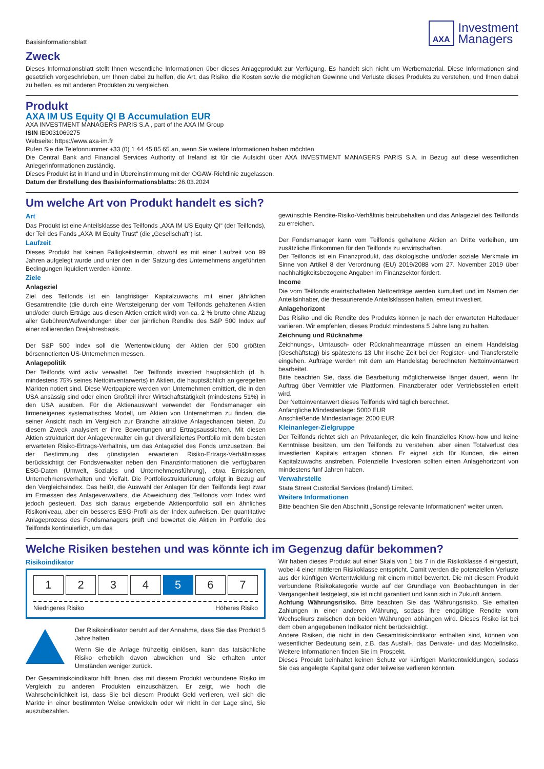Basisinformationsblatt
AXA
Investment
Managers
Zweck
Dieses Informationsblatt stellt Ihnen wesentliche Informationen über dieses Anlageprodukt zur Verfügung. Es handelt sich nicht um Werbematerial. Diese Informationen sind gesetzlich vorgeschrieben, um Ihnen dabei zu helfen, die Art, das Risiko, die Kosten sowie die möglichen Gewinne und Verluste dieses Produkts zu verstehen, und Ihnen dabei zu helfen, es mit anderen Produkten zu vergleichen.
Produkt
AXA IM US Equity QI B Accumulation EUR
AXA INVESTMENT MANAGERS PARIS S.A., part of the AXA IM Group
ISIN IE0031069275
Webseite: https://www.axa-im.fr
Rufen Sie die Telefonnummer +33 (0) 1 44 45 85 65 an, wenn Sie weitere Informationen haben möchten
Die Central Bank and Financial Services Authority of Ireland ist für die Aufsicht über AXA INVESTMENT MANAGERS PARIS S.A. in Bezug auf diese wesentlichen Anlegerinformationen zuständig.
Dieses Produkt ist in Irland und in Übereinstimmung mit der OGAW-Richtlinie zugelassen.
Datum der Erstellung des Basisinformationsblatts: 26.03.2024
Um welche Art von Produkt handelt es sich?
Art
Das Produkt ist eine Anteilsklasse des Teilfonds „AXA IM US Equity QI“ (der Teilfonds), der Teil des Fands „AXA IM Equity Trust“ (die „Gesellschaft“) ist.
Laufzeit
Dieses Produkt hat keinen Fälligkeitstermin, obwohl es mit einer Laufzeit von 99 Jahren aufgelegt wurde und unter den in der Satzung des Unternehmens angeführten Bedingungen liquidiert werden könnte.
Ziele
Anlageziel
Ziel des Teilfonds ist ein langfristiger Kapitalzuwachs mit einer jährlichen Gesamtrendite (die durch eine Wertsteigerung der vom Teilfonds gehaltenen Aktien und/oder durch Erträge aus diesen Aktien erzielt wird) von ca. 2 % brutto ohne Abzug aller Gebühren/Aufwendungen über der jährlichen Rendite des S&P 500 Index auf einer rollierenden Dreijahresbasis.
Der S&P 500 Index soll die Wertentwicklung der Aktien der 500 größten börsennotierten US-Unternehmen messen.
Anlagepolitik
Der Teilfonds wird aktiv verwaltet. Der Teilfonds investiert hauptsächlich (d. h. mindestens 75% seines Nettoinventarwerts) in Aktien, die hauptsächlich an geregelten Märkten notiert sind. Diese Wertpapiere werden von Unternehmen emittiert, die in den USA ansässig sind oder einen Großteil ihrer Wirtschaftstätigkeit (mindestens 51%) in den USA ausüben. Für die Aktienauswahl verwendet der Fondsmanager ein firmeneigenes systematisches Modell, um Aktien von Unternehmen zu finden, die seiner Ansicht nach im Vergleich zur Branche attraktive Anlagechancen bieten. Zu diesem Zweck analysiert er ihre Bewertungen und Ertragsaussichten. Mit diesen Aktien strukturiert der Anlageverwalter ein gut diversifiziertes Portfolio mit dem besten erwarteten Risiko-Ertrags-Verhältnis, um das Anlageziel des Fonds umzusetzen. Bei der Bestimmung des günstigsten erwarteten Risiko-Ertrags-Verhältnisses berücksichtigt der Fondsverwalter neben den Finanzinformationen die verfügbaren ESG-Daten (Umwelt, Soziales und Unternehmensführung), etwa Emissionen, Unternehmensverhalten und Vielfalt. Die Portfoliostrukturierung erfolgt in Bezug auf den Vergleichsindex. Das heißt, die Auswahl der Anlagen für den Teilfonds liegt zwar im Ermessen des Anlageverwalters, die Abweichung des Teilfonds vom Index wird jedoch gesteuert. Das sich daraus ergebende Aktienportfolio soll ein ähnliches Risikoniveau, aber ein besseres ESG-Profil als der Index aufweisen. Der quantitative Anlageprozess des Fondsmanagers prüft und bewertet die Aktien im Portfolio des Teilfonds kontinuierlich, um das
gewünschte Rendite-Risiko-Verhältnis beizubehalten und das Anlageziel des Teilfonds zu erreichen.
Der Fondsmanager kann vom Teilfonds gehaltene Aktien an Dritte verleihen, um zusätzliche Einkommen für den Teilfonds zu erwirtschaften.
Der Teilfonds ist ein Finanzprodukt, das ökologische und/oder soziale Merkmale im Sinne von Artikel 8 der Verordnung (EU) 2019/2088 vom 27. November 2019 über nachhaltigkeitsbezogene Angaben im Finanzsektor fördert.
Income
Die vom Teilfonds erwirtschafteten Nettoerträge werden kumuliert und im Namen der Anteilsinhaber, die thesaurierende Anteilsklassen halten, erneut investiert.
Anlagehorizont
Das Risiko und die Rendite des Produkts können je nach der erwarteten Haltedauer variieren. Wir empfehlen, dieses Produkt mindestens 5 Jahre lang zu halten.
Zeichnung und Rücknahme
Zeichnungs-, Umtausch- oder Rücknahmeanträge müssen an einem Handelstag (Geschäftstag) bis spätestens 13 Uhr irische Zeit bei der Register- und Transferstelle eingehen. Aufträge werden mit dem am Handelstag berechneten Nettoinventarwert bearbeitet.
Bitte beachten Sie, dass die Bearbeitung möglicherweise länger dauert, wenn Ihr Auftrag über Vermittler wie Plattformen, Finanzberater oder Vertriebsstellen erteilt wird.
Der Nettoinventarwert dieses Teilfonds wird täglich berechnet.
Anfängliche Mindestanlage: 5000 EUR
Anschließende Mindestanlage: 2000 EUR
Kleinanleger-Zielgruppe
Der Teilfonds richtet sich an Privatanleger, die kein finanzielles Know-how und keine Kenntnisse besitzen, um den Teilfonds zu verstehen, aber einen Totalverlust des investierten Kapitals ertragen können. Er eignet sich für Kunden, die einen Kapitalzuwachs anstreben. Potenzielle Investoren sollten einen Anlagehorizont von mindestens fünf Jahren haben.
Verwahrstelle
State Street Custodial Services (Ireland) Limited.
Weitere Informationen
Bitte beachten Sie den Abschnitt „Sonstige relevante Informationen“ weiter unten.
Welche Risiken bestehen und was könnte ich im Gegenzug dafür bekommen?
Risikoindikator
1 2 3 4 5 6 7
Niedrigeres Risiko Höheres Risiko
Der Risikoindikator beruht auf der Annahme, dass Sie das Produkt 5 Jahre halten.
Wenn Sie die Anlage frühzeitig einlösen, kann das tatsächliche Risiko erheblich davon abweichen und Sie erhalten unter Umständen weniger zurück.
Der Gesamtrisikoindikator hilft Ihnen, das mit diesem Produkt verbundene Risiko im Vergleich zu anderen Produkten einzuschätzen. Er zeigt, wie hoch die Wahrscheinlichkeit ist, dass Sie bei diesem Produkt Geld verlieren, weil sich die Märkte in einer bestimmten Weise entwickeln oder wir nicht in der Lage sind, Sie auszubezahlen.
Wir haben dieses Produkt auf einer Skala von 1 bis 7 in die Risikoklasse 4 eingestuft, wobei 4 einer mittleren Risikoklasse entspricht. Damit werden die potenziellen Verluste aus der künftigen Wertentwicklung mit einem mittel bewertet. Die mit diesem Produkt verbundene Risikokategorie wurde auf der Grundlage von Beobachtungen in der Vergangenheit festgelegt, sie ist nicht garantiert und kann sich in Zukunft ändern.
Achtung Währungsrisiko. Bitte beachten Sie das Währungsrisiko. Sie erhalten Zahlungen in einer anderen Währung, sodass Ihre endgültige Rendite vom Wechselkurs zwischen den beiden Währungen abhängen wird. Dieses Risiko ist bei dem oben angegebenen Indikator nicht berücksichtigt.
Andere Risiken, die nicht in den Gesamtrisikoindikator enthalten sind, können von wesentlicher Bedeutung sein, z.B. das Ausfall-, das Derivate- und das Modellrisiko. Weitere Informationen finden Sie im Prospekt.
Dieses Produkt beinhaltet keinen Schutz vor künftigen Marktentwicklungen, sodass Sie das angelegte Kapital ganz oder teilweise verlieren könnten.